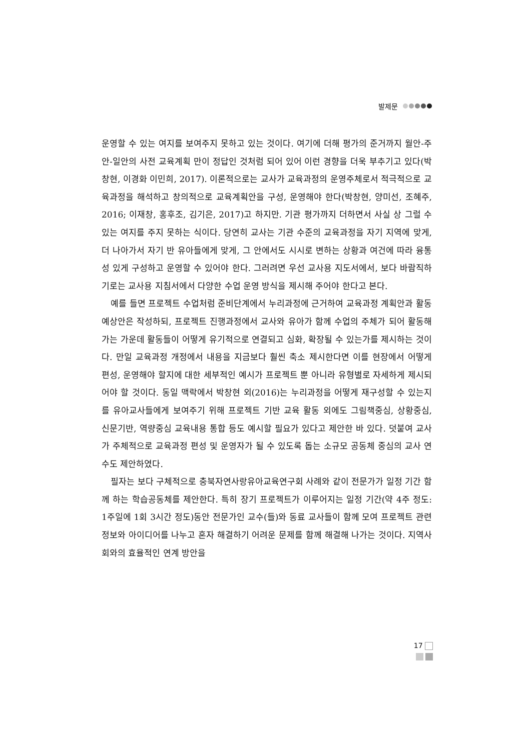발제문
운영할 수 있는 여지를 보여주지 못하고 있는 것이다. 여기에 더해 평가의 준거까지 월안-주안-일안의 사전 교육계획 만이 정답인 것처럼 되어 있어 이런 경향을 더욱 부추기고 있다(박창현, 이경화 이민희, 2017). 이론적으로는 교사가 교육과정의 운영주체로서 적극적으로 교육과정을 해석하고 창의적으로 교육계획안을 구성, 운영해야 한다(박창현, 양미선, 조혜주, 2016; 이재창, 홍후조, 김기은, 2017)고 하지만. 기관 평가까지 더하면서 사실 상 그럴 수 있는 여지를 주지 못하는 식이다. 당연히 교사는 기관 수준의 교육과정을 자기 지역에 맞게, 더 나아가서 자기 반 유아들에게 맞게, 그 안에서도 시시로 변하는 상황과 여건에 따라 융통성 있게 구성하고 운영할 수 있어야 한다. 그러려면 우선 교사용 지도서에서, 보다 바람직하기로는 교사용 지침서에서 다양한 수업 운영 방식을 제시해 주어야 한다고 본다.
예를 들면 프로젝트 수업처럼 준비단계에서 누리과정에 근거하여 교육과정 계획안과 활동예상안은 작성하되, 프로젝트 진행과정에서 교사와 유아가 함께 수업의 주체가 되어 활동해 가는 가운데 활동들이 어떻게 유기적으로 연결되고 심화, 확장될 수 있는가를 제시하는 것이다. 만일 교육과정 개정에서 내용을 지금보다 훨씬 축소 제시한다면 이를 현장에서 어떻게 편성, 운영해야 할지에 대한 세부적인 예시가 프로젝트 뿐 아니라 유형별로 자세하게 제시되어야 할 것이다. 동일 맥락에서 박창현 외(2016)는 누리과정을 어떻게 재구성할 수 있는지를 유아교사들에게 보여주기 위해 프로젝트 기반 교육 활동 외에도 그림책중심, 상황중심, 신문기반, 역량중심 교육내용 통합 등도 예시할 필요가 있다고 제안한 바 있다. 덧붙여 교사가 주체적으로 교육과정 편성 및 운영자가 될 수 있도록 돕는 소규모 공동체 중심의 교사 연수도 제안하였다.
필자는 보다 구체적으로 충북자연사랑유아교육연구회 사례와 같이 전문가가 일정 기간 함께 하는 학습공동체를 제안한다. 특히 장기 프로젝트가 이루어지는 일정 기간(약 4주 정도: 1주일에 1회 3시간 정도)동안 전문가인 교수(들)와 동료 교사들이 함께 모여 프로젝트 관련 정보와 아이디어를 나누고 혼자 해결하기 어려운 문제를 함께 해결해 나가는 것이다. 지역사회와의 효율적인 연계 방안을
17